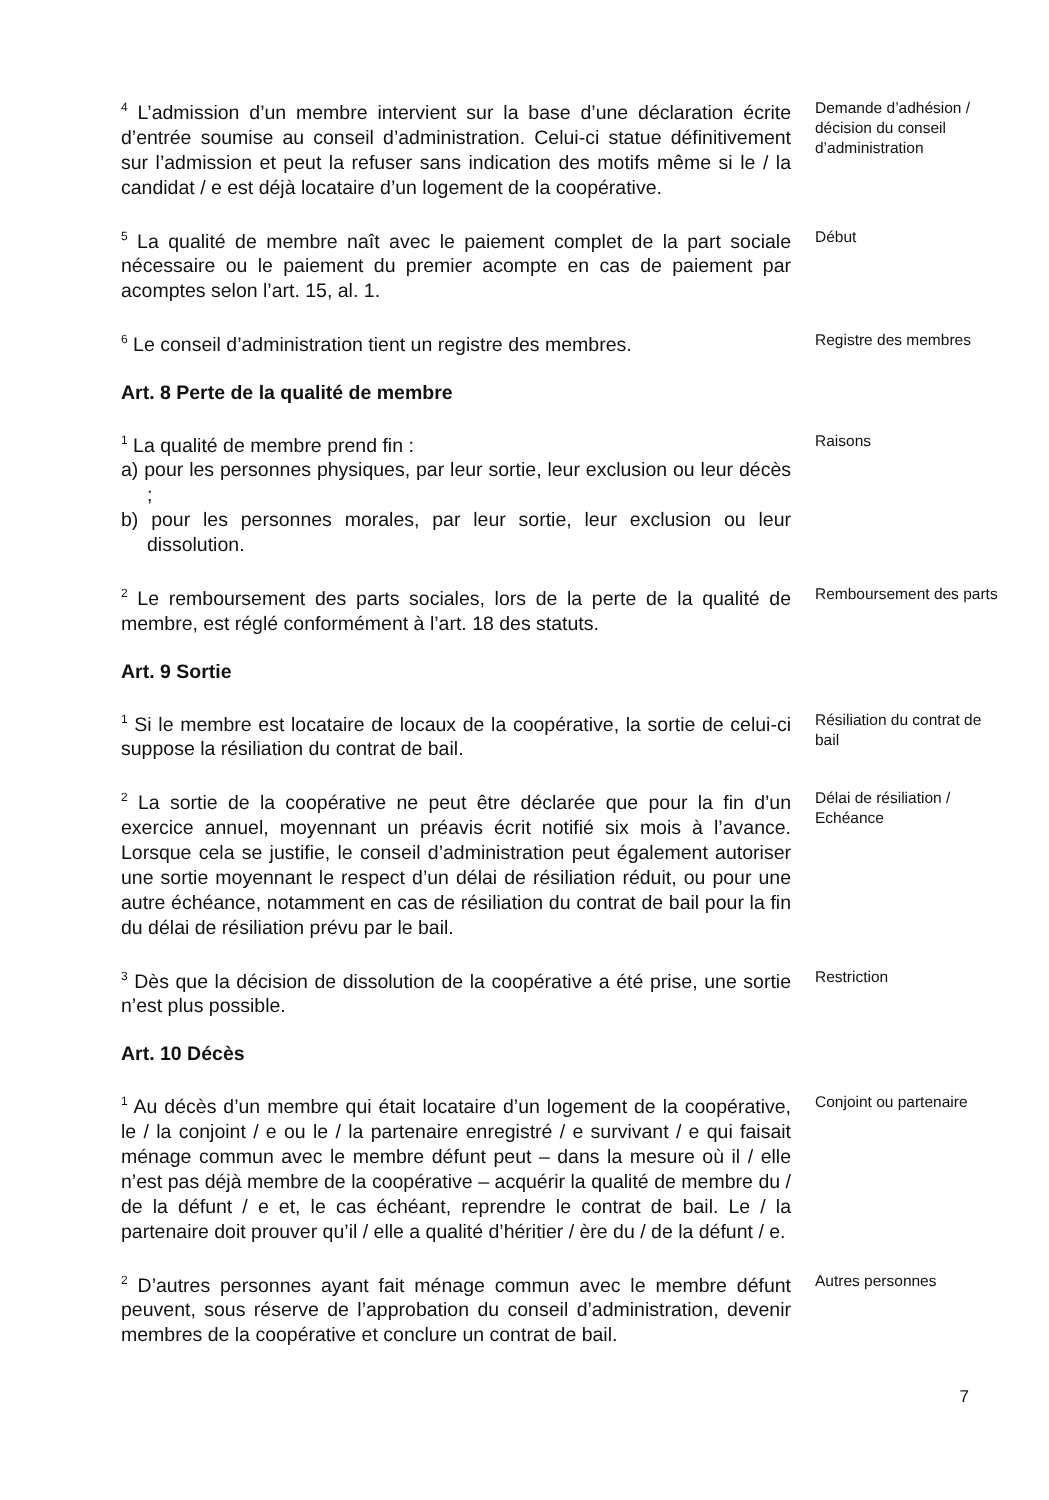<sup>4</sup> L’admission d’un membre intervient sur la base d’une déclaration écrite d’entrée soumise au conseil d’administration. Celui-ci statue définitivement sur l’admission et peut la refuser sans indication des motifs même si le / la candidat / e est déjà locataire d’un logement de la coopérative.
Demande d’adhésion / décision du conseil d’administration
<sup>5</sup> La qualité de membre naît avec le paiement complet de la part sociale nécessaire ou le paiement du premier acompte en cas de paiement par acomptes selon l’art. 15, al. 1.
Début
<sup>6</sup> Le conseil d’administration tient un registre des membres.
Registre des membres
Art. 8 Perte de la qualité de membre
<sup>1</sup> La qualité de membre prend fin :
a) pour les personnes physiques, par leur sortie, leur exclusion ou leur décès ;
b) pour les personnes morales, par leur sortie, leur exclusion ou leur dissolution.
Raisons
<sup>2</sup> Le remboursement des parts sociales, lors de la perte de la qualité de membre, est réglé conformément à l’art. 18 des statuts.
Remboursement des parts
Art. 9 Sortie
<sup>1</sup> Si le membre est locataire de locaux de la coopérative, la sortie de celui-ci suppose la résiliation du contrat de bail.
Résiliation du contrat de bail
<sup>2</sup> La sortie de la coopérative ne peut être déclarée que pour la fin d’un exercice annuel, moyennant un préavis écrit notifié six mois à l’avance. Lorsque cela se justifie, le conseil d’administration peut également autoriser une sortie moyennant le respect d’un délai de résiliation réduit, ou pour une autre échéance, notamment en cas de résiliation du contrat de bail pour la fin du délai de résiliation prévu par le bail.
Délai de résiliation / Echéance
<sup>3</sup> Dès que la décision de dissolution de la coopérative a été prise, une sortie n’est plus possible.
Restriction
Art. 10 Décès
<sup>1</sup> Au décès d’un membre qui était locataire d’un logement de la coopérative, le / la conjoint / e ou le / la partenaire enregistré / e survivant / e qui faisait ménage commun avec le membre défunt peut – dans la mesure où il / elle n’est pas déjà membre de la coopérative – acquérir la qualité de membre du / de la défunt / e et, le cas échéant, reprendre le contrat de bail. Le / la partenaire doit prouver qu’il / elle a qualité d’héritier / ère du / de la défunt / e.
Conjoint ou partenaire
<sup>2</sup> D’autres personnes ayant fait ménage commun avec le membre défunt peuvent, sous réserve de l’approbation du conseil d’administration, devenir membres de la coopérative et conclure un contrat de bail.
Autres personnes
7